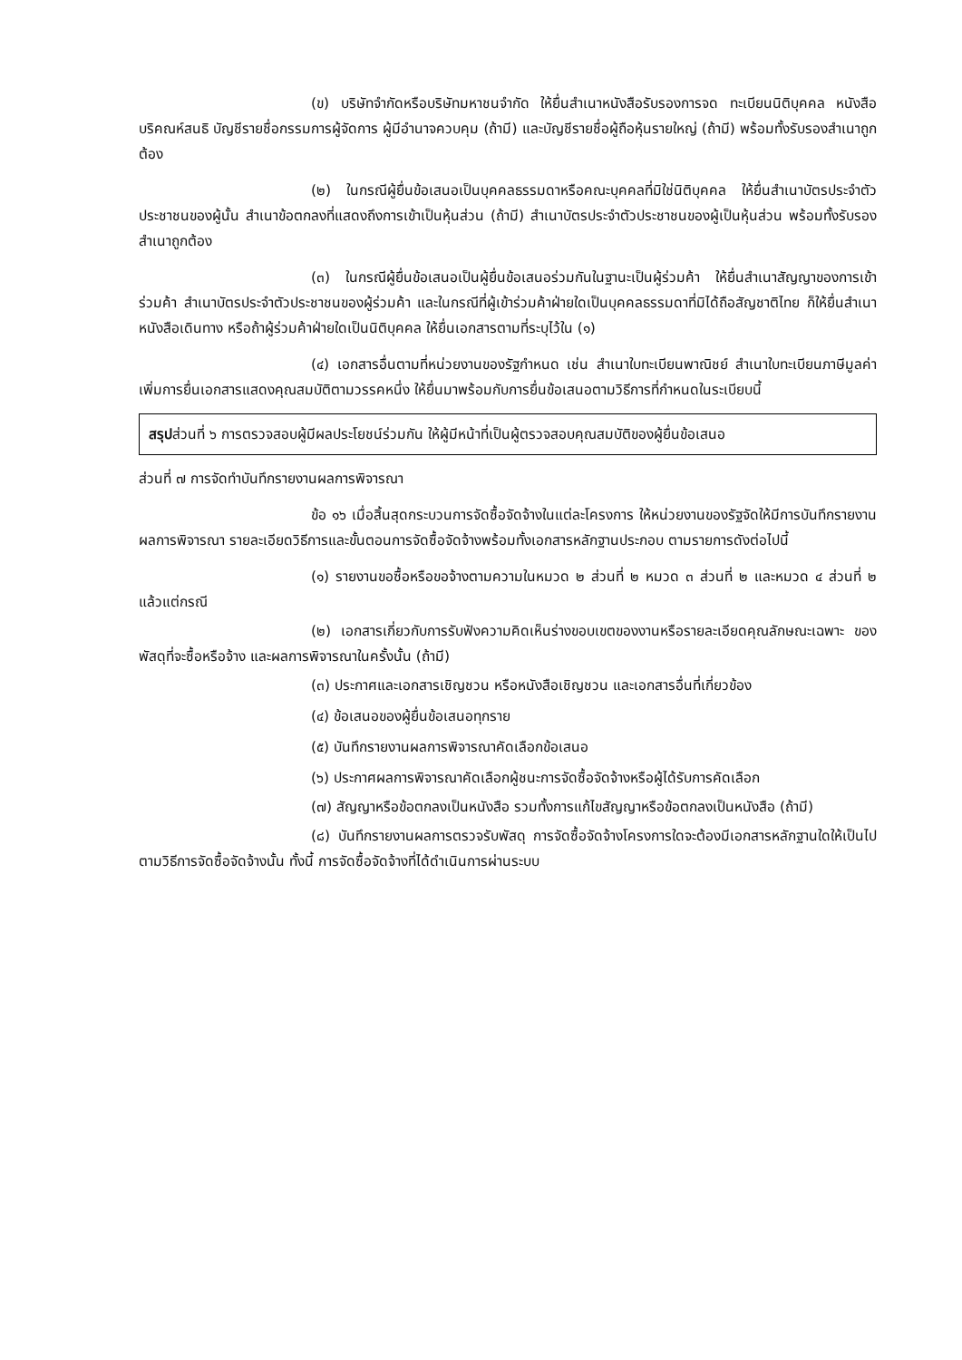(ข) บริษัทจำกัดหรือบริษัทมหาชนจำกัด ให้ยื่นสำเนาหนังสือรับรองการจด ทะเบียนนิติบุคคล หนังสือบริคณห์สนธิ บัญชีรายชื่อกรรมการผู้จัดการ ผู้มีอำนาจควบคุม (ถ้ามี) และบัญชีรายชื่อผู้ถือหุ้นรายใหญ่ (ถ้ามี) พร้อมทั้งรับรองสำเนาถูกต้อง
(๒) ในกรณีผู้ยื่นข้อเสนอเป็นบุคคลธรรมดาหรือคณะบุคคลที่มิใช่นิติบุคคล ให้ยื่นสำเนาบัตรประจำตัวประชาชนของผู้นั้น สำเนาข้อตกลงที่แสดงถึงการเข้าเป็นหุ้นส่วน (ถ้ามี) สำเนาบัตรประจำตัวประชาชนของผู้เป็นหุ้นส่วน พร้อมทั้งรับรองสำเนาถูกต้อง
(๓) ในกรณีผู้ยื่นข้อเสนอเป็นผู้ยื่นข้อเสนอร่วมกันในฐานะเป็นผู้ร่วมค้า ให้ยื่นสำเนาสัญญาของการเข้าร่วมค้า สำเนาบัตรประจำตัวประชาชนของผู้ร่วมค้า และในกรณีที่ผู้เข้าร่วมค้าฝ่ายใดเป็นบุคคลธรรมดาที่มิได้ถือสัญชาติไทย ก็ให้ยื่นสำเนาหนังสือเดินทาง หรือถ้าผู้ร่วมค้าฝ่ายใดเป็นนิติบุคคล ให้ยื่นเอกสารตามที่ระบุไว้ใน (๑)
(๔) เอกสารอื่นตามที่หน่วยงานของรัฐกำหนด เช่น สำเนาใบทะเบียนพาณิชย์ สำเนาใบทะเบียนภาษีมูลค่าเพิ่มการยื่นเอกสารแสดงคุณสมบัติตามวรรคหนึ่ง ให้ยื่นมาพร้อมกับการยื่นข้อเสนอตามวิธีการที่กำหนดในระเบียบนี้
สรุปส่วนที่ ๖ การตรวจสอบผู้มีผลประโยชน์ร่วมกัน ให้ผู้มีหน้าที่เป็นผู้ตรวจสอบคุณสมบัติของผู้ยื่นข้อเสนอ
ส่วนที่ ๗ การจัดทำบันทึกรายงานผลการพิจารณา
ข้อ ๑๖ เมื่อสิ้นสุดกระบวนการจัดซื้อจัดจ้างในแต่ละโครงการ ให้หน่วยงานของรัฐจัดให้มีการบันทึกรายงานผลการพิจารณา รายละเอียดวิธีการและขั้นตอนการจัดซื้อจัดจ้างพร้อมทั้งเอกสารหลักฐานประกอบ ตามรายการดังต่อไปนี้
(๑) รายงานขอซื้อหรือขอจ้างตามความในหมวด ๒ ส่วนที่ ๒ หมวด ๓ ส่วนที่ ๒ และหมวด ๔ ส่วนที่ ๒ แล้วแต่กรณี
(๒) เอกสารเกี่ยวกับการรับฟังความคิดเห็นร่างขอบเขตของงานหรือรายละเอียดคุณลักษณะเฉพาะ ของพัสดุที่จะซื้อหรือจ้าง และผลการพิจารณาในครั้งนั้น (ถ้ามี)
(๓) ประกาศและเอกสารเชิญชวน หรือหนังสือเชิญชวน และเอกสารอื่นที่เกี่ยวข้อง
(๔) ข้อเสนอของผู้ยื่นข้อเสนอทุกราย
(๕) บันทึกรายงานผลการพิจารณาคัดเลือกข้อเสนอ
(๖) ประกาศผลการพิจารณาคัดเลือกผู้ชนะการจัดซื้อจัดจ้างหรือผู้ได้รับการคัดเลือก
(๗) สัญญาหรือข้อตกลงเป็นหนังสือ รวมทั้งการแก้ไขสัญญาหรือข้อตกลงเป็นหนังสือ (ถ้ามี)
(๘) บันทึกรายงานผลการตรวจรับพัสดุ การจัดซื้อจัดจ้างโครงการใดจะต้องมีเอกสารหลักฐานใดให้เป็นไปตามวิธีการจัดซื้อจัดจ้างนั้น ทั้งนี้ การจัดซื้อจัดจ้างที่ได้ดำเนินการผ่านระบบ